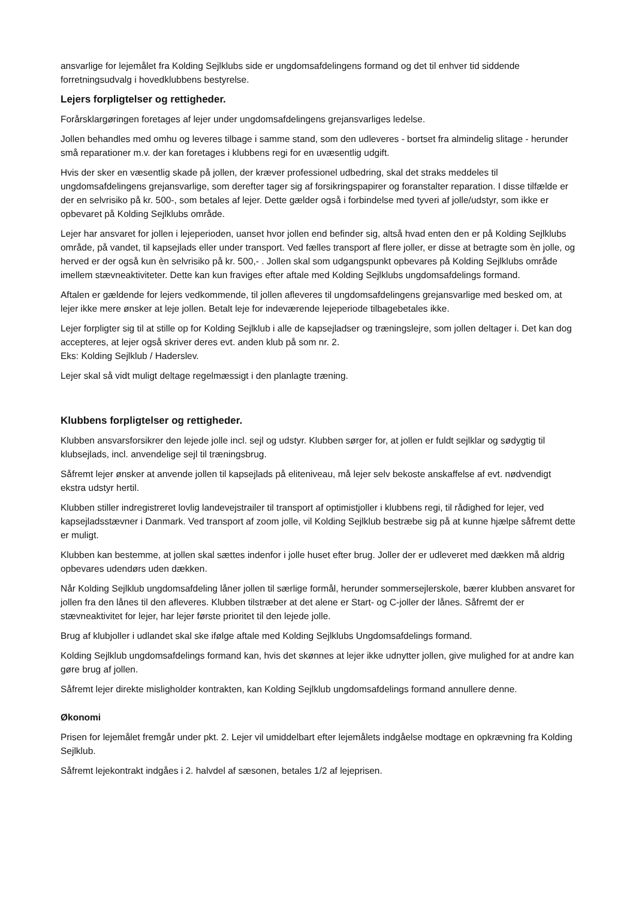ansvarlige for lejemålet fra Kolding Sejlklubs side er ungdomsafdelingens formand og det til enhver tid siddende forretningsudvalg i hovedklubbens bestyrelse.
Lejers forpligtelser og rettigheder.
Forårsklargøringen foretages af lejer under ungdomsafdelingens grejansvarliges ledelse.
Jollen behandles med omhu og leveres tilbage i samme stand, som den udleveres - bortset fra almindelig slitage - herunder små reparationer m.v. der kan foretages i klubbens regi for en uvæsentlig udgift.
Hvis der sker en væsentlig skade på jollen, der kræver professionel udbedring, skal det straks meddeles til ungdomsafdelingens grejansvarlige, som derefter tager sig af forsikringspapirer og foranstalter reparation. I disse tilfælde er der en selvrisiko på kr. 500-, som betales af lejer. Dette gælder også i forbindelse med tyveri af jolle/udstyr, som ikke er opbevaret på Kolding Sejlklubs område.
Lejer har ansvaret for jollen i lejeperioden, uanset hvor jollen end befinder sig, altså hvad enten den er på Kolding Sejlklubs område, på vandet, til kapsejlads eller under transport. Ved fælles transport af flere joller, er disse at betragte som èn jolle, og herved er der også kun èn selvrisiko på kr. 500,- . Jollen skal som udgangspunkt opbevares på Kolding Sejlklubs område imellem stævneaktiviteter. Dette kan kun fraviges efter aftale med Kolding Sejlklubs ungdomsafdelings formand.
Aftalen er gældende for lejers vedkommende, til jollen afleveres til ungdomsafdelingens grejansvarlige med besked om, at lejer ikke mere ønsker at leje jollen. Betalt leje for indeværende lejeperiode tilbagebetales ikke.
Lejer forpligter sig til at stille op for Kolding Sejlklub i alle de kapsejladser og træningslejre, som jollen deltager i. Det kan dog accepteres, at lejer også skriver deres evt. anden klub på som nr. 2.
Eks: Kolding Sejlklub / Haderslev.
Lejer skal så vidt muligt deltage regelmæssigt i den planlagte træning.
Klubbens forpligtelser og rettigheder.
Klubben ansvarsforsikrer den lejede jolle incl. sejl og udstyr. Klubben sørger for, at jollen er fuldt sejlklar og sødygtig til klubsejlads, incl. anvendelige sejl til træningsbrug.
Såfremt lejer ønsker at anvende jollen til kapsejlads på eliteniveau, må lejer selv bekoste anskaffelse af evt. nødvendigt ekstra udstyr hertil.
Klubben stiller indregistreret lovlig landevejstrailer til transport af optimistjoller i klubbens regi, til rådighed for lejer, ved kapsejladsstævner i Danmark. Ved transport af zoom jolle, vil Kolding Sejlklub bestræbe sig på at kunne hjælpe såfremt dette er muligt.
Klubben kan bestemme, at jollen skal sættes indenfor i jolle huset efter brug. Joller der er udleveret med dækken må aldrig opbevares udendørs uden dækken.
Når Kolding Sejlklub ungdomsafdeling låner jollen til særlige formål, herunder sommersejlerskole, bærer klubben ansvaret for jollen fra den lånes til den afleveres. Klubben tilstræber at det alene er Start- og C-joller der lånes. Såfremt der er stævneaktivitet for lejer, har lejer første prioritet til den lejede jolle.
Brug af klubjoller i udlandet skal ske ifølge aftale med Kolding Sejlklubs Ungdomsafdelings formand.
Kolding Sejlklub ungdomsafdelings formand kan, hvis det skønnes at lejer ikke udnytter jollen, give mulighed for at andre kan gøre brug af jollen.
Såfremt lejer direkte misligholder kontrakten, kan Kolding Sejlklub ungdomsafdelings formand annullere denne.
Økonomi
Prisen for lejemålet fremgår under pkt. 2. Lejer vil umiddelbart efter lejemålets indgåelse modtage en opkrævning fra Kolding Sejlklub.
Såfremt lejekontrakt indgåes i 2. halvdel af sæsonen, betales 1/2 af lejeprisen.